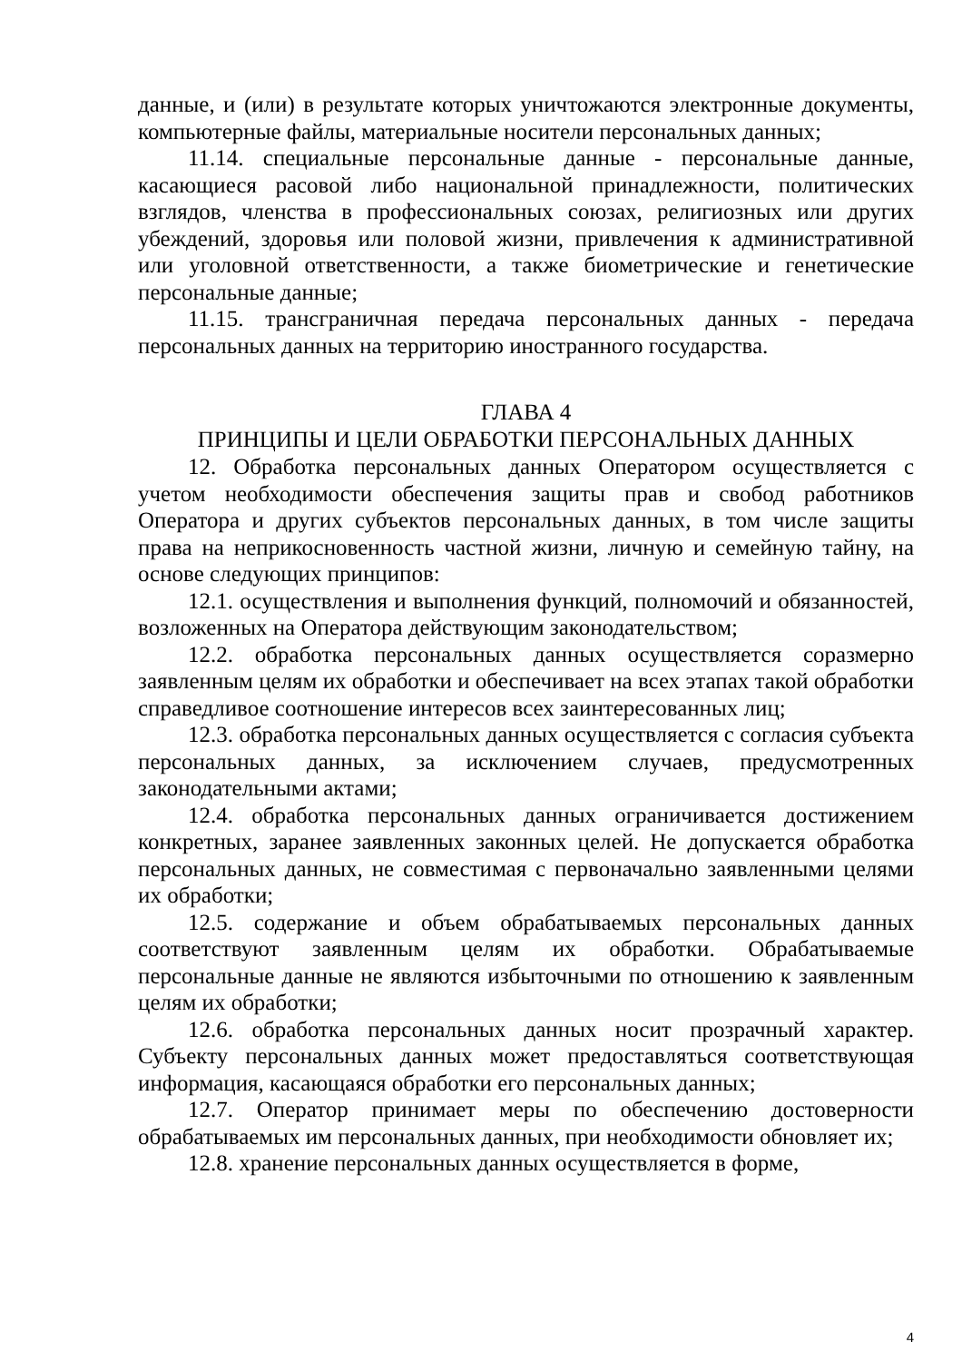данные, и (или) в результате которых уничтожаются электронные документы, компьютерные файлы, материальные носители персональных данных;
11.14. специальные персональные данные - персональные данные, касающиеся расовой либо национальной принадлежности, политических взглядов, членства в профессиональных союзах, религиозных или других убеждений, здоровья или половой жизни, привлечения к административной или уголовной ответственности, а также биометрические и генетические персональные данные;
11.15. трансграничная передача персональных данных - передача персональных данных на территорию иностранного государства.
ГЛАВА 4
ПРИНЦИПЫ И ЦЕЛИ ОБРАБОТКИ ПЕРСОНАЛЬНЫХ ДАННЫХ
12. Обработка персональных данных Оператором осуществляется с учетом необходимости обеспечения защиты прав и свобод работников Оператора и других субъектов персональных данных, в том числе защиты права на неприкосновенность частной жизни, личную и семейную тайну, на основе следующих принципов:
12.1. осуществления и выполнения функций, полномочий и обязанностей, возложенных на Оператора действующим законодательством;
12.2. обработка персональных данных осуществляется соразмерно заявленным целям их обработки и обеспечивает на всех этапах такой обработки справедливое соотношение интересов всех заинтересованных лиц;
12.3. обработка персональных данных осуществляется с согласия субъекта персональных данных, за исключением случаев, предусмотренных законодательными актами;
12.4. обработка персональных данных ограничивается достижением конкретных, заранее заявленных законных целей. Не допускается обработка персональных данных, не совместимая с первоначально заявленными целями их обработки;
12.5. содержание и объем обрабатываемых персональных данных соответствуют заявленным целям их обработки. Обрабатываемые персональные данные не являются избыточными по отношению к заявленным целям их обработки;
12.6. обработка персональных данных носит прозрачный характер. Субъекту персональных данных может предоставляться соответствующая информация, касающаяся обработки его персональных данных;
12.7. Оператор принимает меры по обеспечению достоверности обрабатываемых им персональных данных, при необходимости обновляет их;
12.8. хранение персональных данных осуществляется в форме,
4